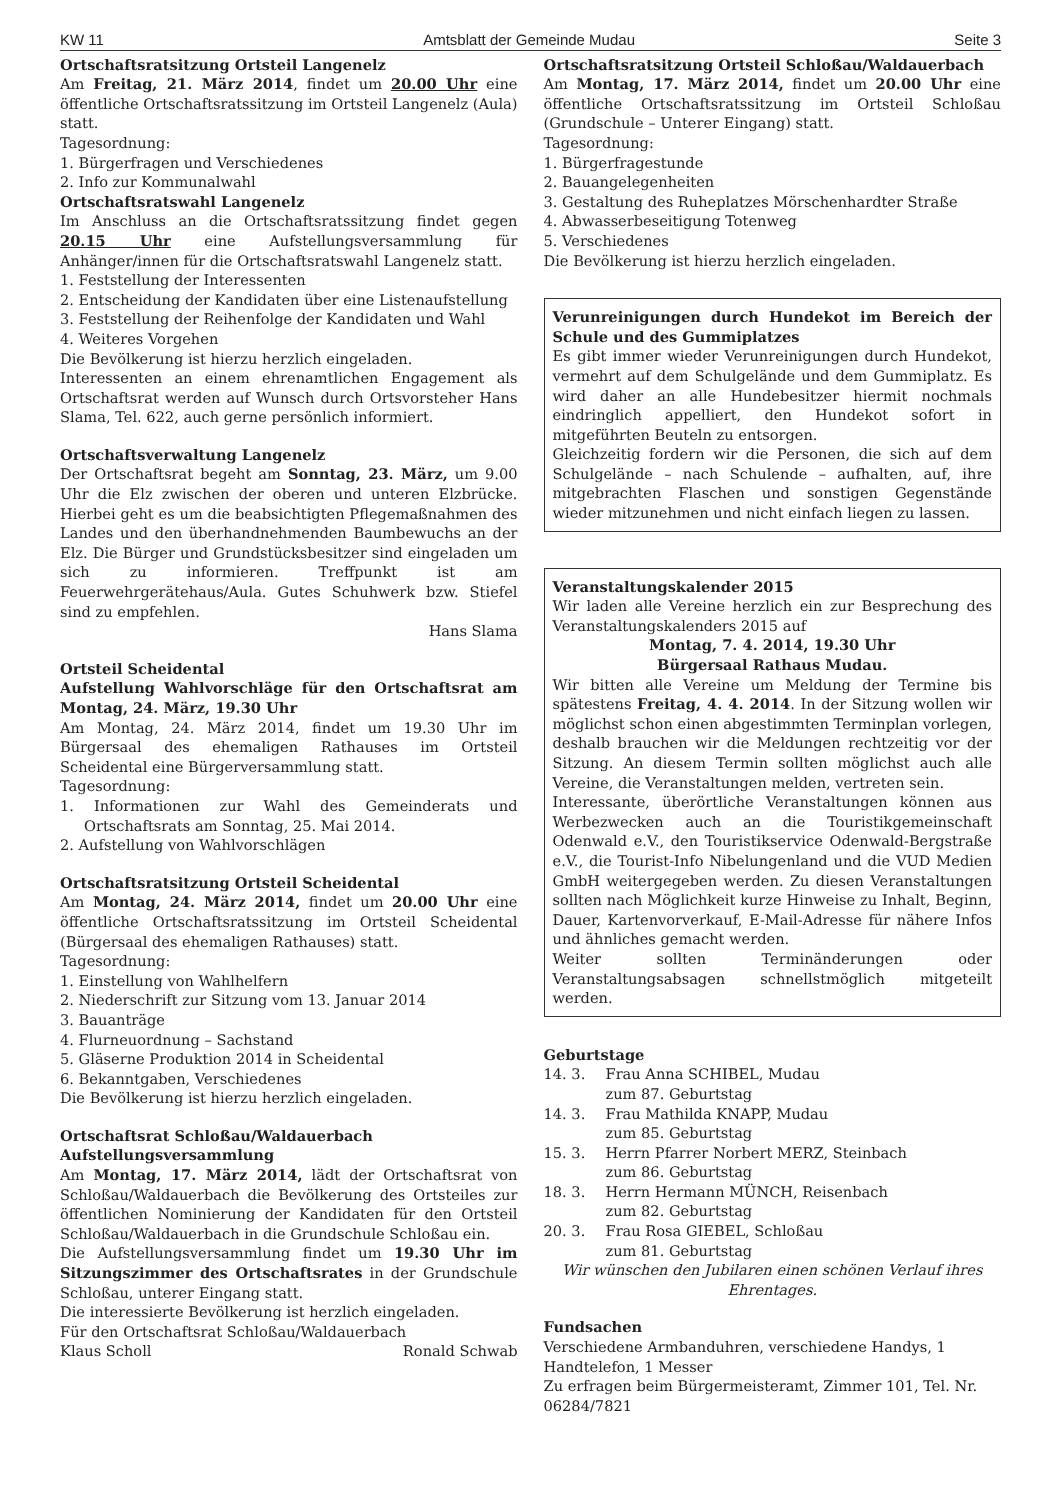KW 11 Amtsblatt der Gemeinde Mudau Seite 3
Ortschaftsratsitzung Ortsteil Langenelz
Am Freitag, 21. März 2014, findet um 20.00 Uhr eine öffentliche Ortschaftsratssitzung im Ortsteil Langenelz (Aula) statt.
Tagesordnung:
1. Bürgerfragen und Verschiedenes
2. Info zur Kommunalwahl
Ortschaftsratswahl Langenelz
Im Anschluss an die Ortschaftsratssitzung findet gegen 20.15 Uhr eine Aufstellungsversammlung für Anhänger/innen für die Ortschaftsratswahl Langenelz statt.
1. Feststellung der Interessenten
2. Entscheidung der Kandidaten über eine Listenaufstellung
3. Feststellung der Reihenfolge der Kandidaten und Wahl
4. Weiteres Vorgehen
Die Bevölkerung ist hierzu herzlich eingeladen.
Interessenten an einem ehrenamtlichen Engagement als Ortschaftsrat werden auf Wunsch durch Ortsvorsteher Hans Slama, Tel. 622, auch gerne persönlich informiert.
Ortschaftsverwaltung Langenelz
Der Ortschaftsrat begeht am Sonntag, 23. März, um 9.00 Uhr die Elz zwischen der oberen und unteren Elzbrücke. Hierbei geht es um die beabsichtigten Pflegemaßnahmen des Landes und den überhandnehmenden Baumbewuchs an der Elz. Die Bürger und Grundstücksbesitzer sind eingeladen um sich zu informieren. Treffpunkt ist am Feuerwehrgerätehaus/Aula. Gutes Schuhwerk bzw. Stiefel sind zu empfehlen.
Hans Slama
Ortsteil Scheidental
Aufstellung Wahlvorschläge für den Ortschaftsrat am Montag, 24. März, 19.30 Uhr
Am Montag, 24. März 2014, findet um 19.30 Uhr im Bürgersaal des ehemaligen Rathauses im Ortsteil Scheidental eine Bürgerversammlung statt.
Tagesordnung:
1. Informationen zur Wahl des Gemeinderats und Ortschaftsrats am Sonntag, 25. Mai 2014.
2. Aufstellung von Wahlvorschlägen
Ortschaftsratsitzung Ortsteil Scheidental
Am Montag, 24. März 2014, findet um 20.00 Uhr eine öffentliche Ortschaftsratssitzung im Ortsteil Scheidental (Bürgersaal des ehemaligen Rathauses) statt.
Tagesordnung:
1. Einstellung von Wahlhelfern
2. Niederschrift zur Sitzung vom 13. Januar 2014
3. Bauanträge
4. Flurneuordnung – Sachstand
5. Gläserne Produktion 2014 in Scheidental
6. Bekanntgaben, Verschiedenes
Die Bevölkerung ist hierzu herzlich eingeladen.
Ortschaftsrat Schloßau/Waldauerbach
Aufstellungsversammlung
Am Montag, 17. März 2014, lädt der Ortschaftsrat von Schloßau/Waldauerbach die Bevölkerung des Ortsteiles zur öffentlichen Nominierung der Kandidaten für den Ortsteil Schloßau/Waldauerbach in die Grundschule Schloßau ein.
Die Aufstellungsversammlung findet um 19.30 Uhr im Sitzungszimmer des Ortschaftsrates in der Grundschule Schloßau, unterer Eingang statt.
Die interessierte Bevölkerung ist herzlich eingeladen.
Für den Ortschaftsrat Schloßau/Waldauerbach
Klaus Scholl Ronald Schwab
Ortschaftsratsitzung Ortsteil Schloßau/Waldauerbach
Am Montag, 17. März 2014, findet um 20.00 Uhr eine öffentliche Ortschaftsratssitzung im Ortsteil Schloßau (Grundschule – Unterer Eingang) statt.
Tagesordnung:
1. Bürgerfragestunde
2. Bauangelegenheiten
3. Gestaltung des Ruheplatzes Mörschenhardter Straße
4. Abwasserbeseitigung Totenweg
5. Verschiedenes
Die Bevölkerung ist hierzu herzlich eingeladen.
Verunreinigungen durch Hundekot im Bereich der Schule und des Gummiplatzes
Es gibt immer wieder Verunreinigungen durch Hundekot, vermehrt auf dem Schulgelände und dem Gummiplatz. Es wird daher an alle Hundebesitzer hiermit nochmals eindringlich appelliert, den Hundekot sofort in mitgeführten Beuteln zu entsorgen.
Gleichzeitig fordern wir die Personen, die sich auf dem Schulgelände – nach Schulende – aufhalten, auf, ihre mitgebrachten Flaschen und sonstigen Gegenstände wieder mitzunehmen und nicht einfach liegen zu lassen.
Veranstaltungskalender 2015
Wir laden alle Vereine herzlich ein zur Besprechung des Veranstaltungskalenders 2015 auf
Montag, 7. 4. 2014, 19.30 Uhr
Bürgersaal Rathaus Mudau.
Wir bitten alle Vereine um Meldung der Termine bis spätestens Freitag, 4. 4. 2014. In der Sitzung wollen wir möglichst schon einen abgestimmten Terminplan vorlegen, deshalb brauchen wir die Meldungen rechtzeitig vor der Sitzung. An diesem Termin sollten möglichst auch alle Vereine, die Veranstaltungen melden, vertreten sein.
Interessante, überörtliche Veranstaltungen können aus Werbezwecken auch an die Touristikgemeinschaft Odenwald e.V., den Touristikservice Odenwald-Bergstraße e.V., die Tourist-Info Nibelungenland und die VUD Medien GmbH weitergegeben werden. Zu diesen Veranstaltungen sollten nach Möglichkeit kurze Hinweise zu Inhalt, Beginn, Dauer, Kartenvorverkauf, E-Mail-Adresse für nähere Infos und ähnliches gemacht werden.
Weiter sollten Terminänderungen oder Veranstaltungsabsagen schnellstmöglich mitgeteilt werden.
Geburtstage
14. 3. Frau Anna SCHIBEL, Mudau
zum 87. Geburtstag
14. 3. Frau Mathilda KNAPP, Mudau
zum 85. Geburtstag
15. 3. Herrn Pfarrer Norbert MERZ, Steinbach
zum 86. Geburtstag
18. 3. Herrn Hermann MÜNCH, Reisenbach
zum 82. Geburtstag
20. 3. Frau Rosa GIEBEL, Schloßau
zum 81. Geburtstag
Wir wünschen den Jubilaren einen schönen Verlauf ihres Ehrentages.
Fundsachen
Verschiedene Armbanduhren, verschiedene Handys, 1 Handtelefon, 1 Messer
Zu erfragen beim Bürgermeisteramt, Zimmer 101, Tel. Nr. 06284/7821